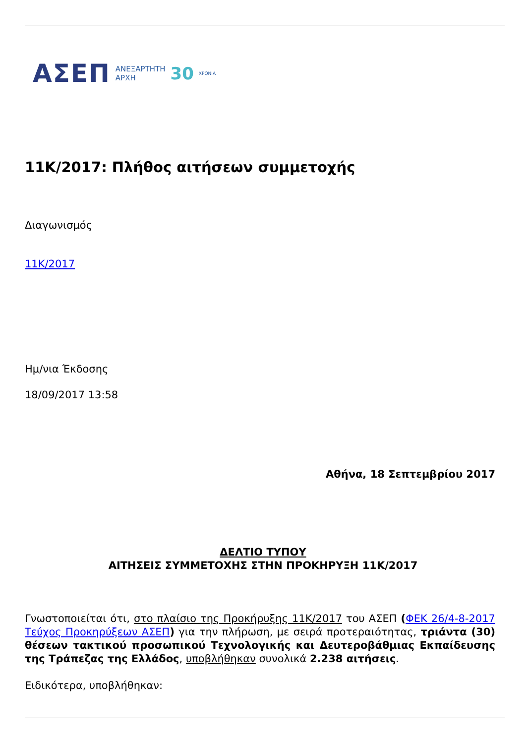ΑΣΕΠ ΑΝΕΞΑΡΤΗΤΗ
ΑΡΧΗ 30 ΧΡΟΝΙΑ
11Κ/2017: Πλήθος αιτήσεων συμμετοχής
Διαγωνισμός
11Κ/2017
Ημ/νια Έκδοσης
18/09/2017 13:58
Αθήνα, 18 Σεπτεμβρίου 2017
ΔΕΛΤΙΟ ΤΥΠΟΥ
ΑΙΤΗΣΕΙΣ ΣΥΜΜΕΤΟΧΗΣ ΣΤΗΝ ΠΡΟΚΗΡΥΞΗ 11Κ/2017
Γνωστοποιείται ότι, στο πλαίσιο της Προκήρυξης 11Κ/2017 του ΑΣΕΠ (ΦΕΚ 26/4-8-2017 Τεύχος Προκηρύξεων ΑΣΕΠ) για την πλήρωση, με σειρά προτεραιότητας, τριάντα (30) θέσεων τακτικού προσωπικού Τεχνολογικής και Δευτεροβάθμιας Εκπαίδευσης της Τράπεζας της Ελλάδος, υποβλήθηκαν συνολικά 2.238 αιτήσεις.
Ειδικότερα, υποβλήθηκαν: